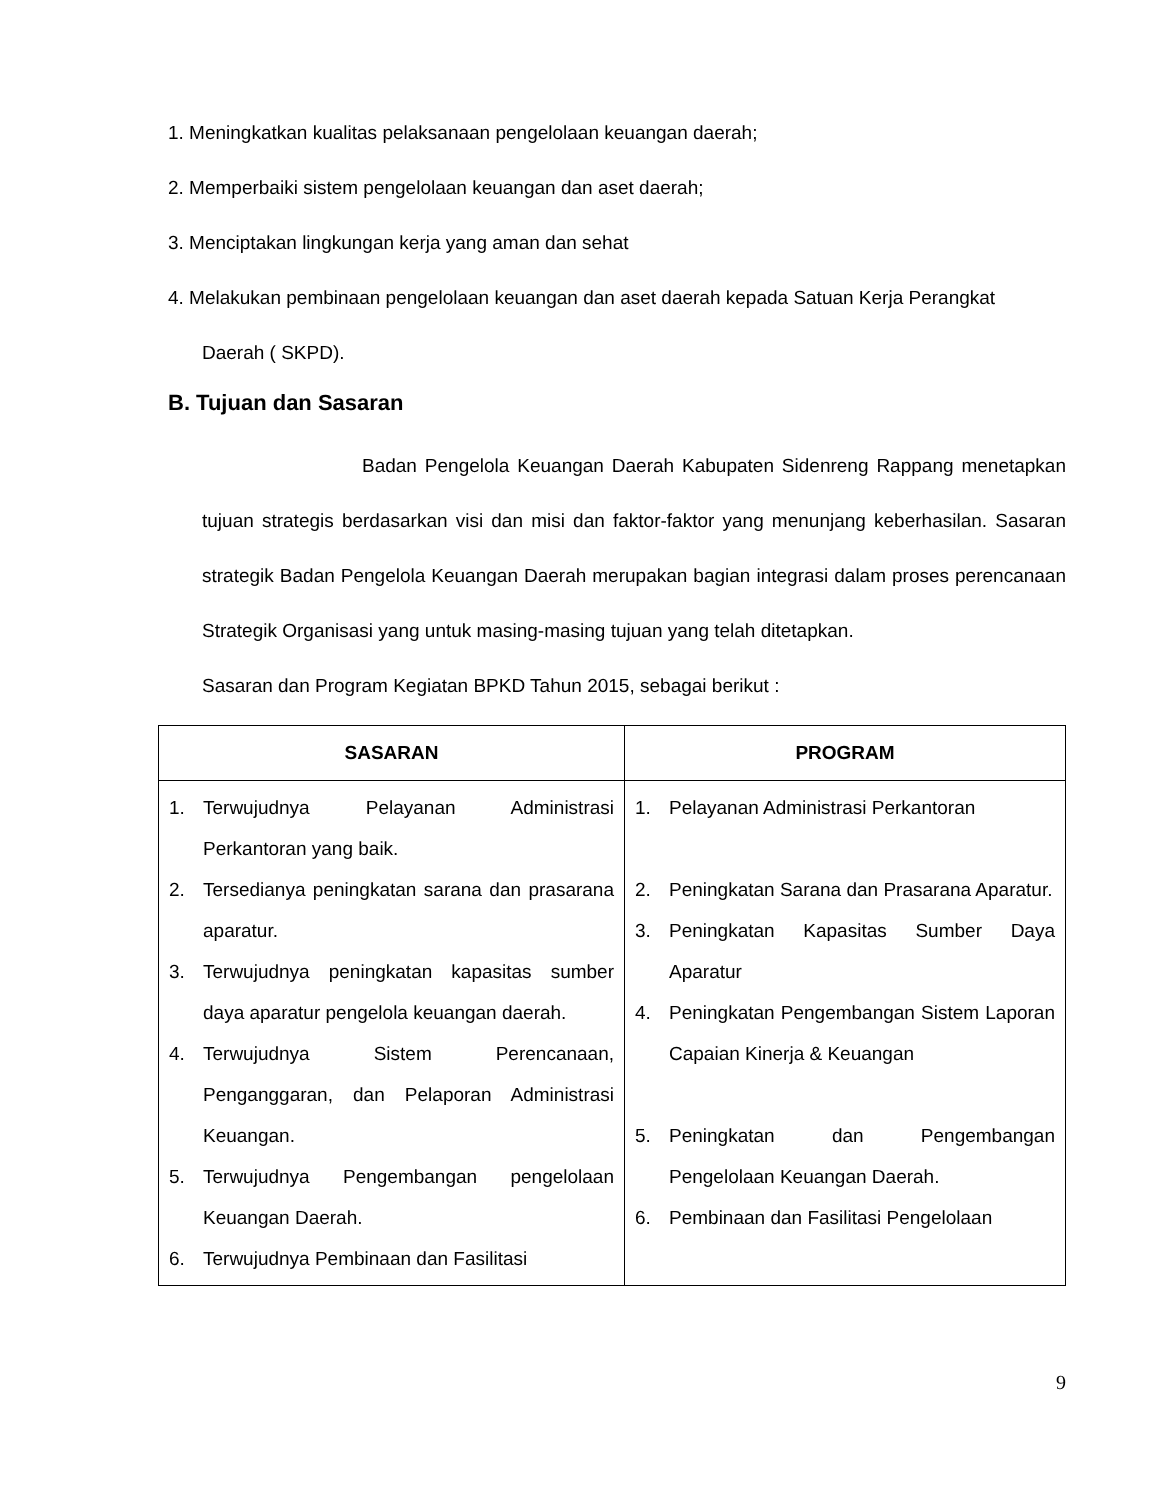1. Meningkatkan kualitas pelaksanaan pengelolaan keuangan daerah;
2. Memperbaiki sistem pengelolaan keuangan dan aset daerah;
3. Menciptakan lingkungan kerja yang aman dan sehat
4. Melakukan pembinaan pengelolaan keuangan dan aset daerah kepada Satuan Kerja Perangkat
Daerah ( SKPD).
B. Tujuan dan Sasaran
Badan Pengelola Keuangan Daerah Kabupaten Sidenreng Rappang menetapkan tujuan strategis berdasarkan visi dan misi dan faktor-faktor yang menunjang keberhasilan. Sasaran strategik Badan Pengelola Keuangan Daerah merupakan bagian integrasi dalam proses perencanaan Strategik Organisasi yang untuk masing-masing tujuan yang telah ditetapkan.
Sasaran dan Program Kegiatan BPKD Tahun 2015, sebagai berikut :
| SASARAN | PROGRAM |
| --- | --- |
| 1. Terwujudnya Pelayanan Administrasi Perkantoran yang baik. 2. Tersedianya peningkatan sarana dan prasarana aparatur. 3. Terwujudnya peningkatan kapasitas sumber daya aparatur pengelola keuangan daerah. 4. Terwujudnya Sistem Perencanaan, Penganggaran, dan Pelaporan Administrasi Keuangan. 5. Terwujudnya Pengembangan pengelolaan Keuangan Daerah. 6. Terwujudnya Pembinaan dan Fasilitasi | 1. Pelayanan Administrasi Perkantoran 2. Peningkatan Sarana dan Prasarana Aparatur. 3. Peningkatan Kapasitas Sumber Daya Aparatur 4. Peningkatan Pengembangan Sistem Laporan Capaian Kinerja & Keuangan 5. Peningkatan dan Pengembangan Pengelolaan Keuangan Daerah. 6. Pembinaan dan Fasilitasi Pengelolaan |
9